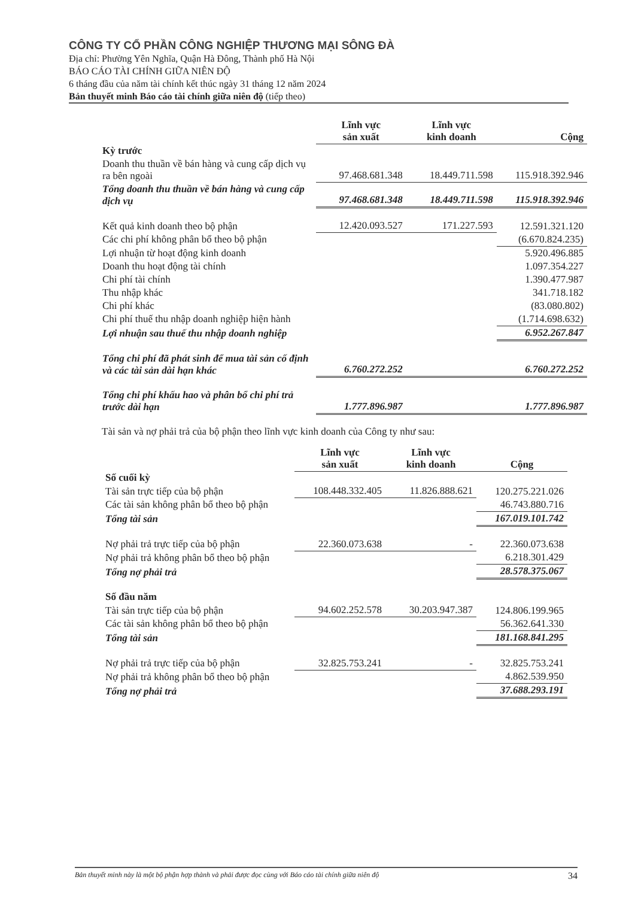CÔNG TY CỔ PHẦN CÔNG NGHIỆP THƯƠNG MẠI SÔNG ĐÀ
Địa chỉ: Phường Yên Nghĩa, Quận Hà Đông, Thành phố Hà Nội
BÁO CÁO TÀI CHÍNH GIỮA NIÊN ĐỘ
6 tháng đầu của năm tài chính kết thúc ngày 31 tháng 12 năm 2024
Bản thuyết minh Báo cáo tài chính giữa niên độ (tiếp theo)
| | Lĩnh vực sản xuất | Lĩnh vực kinh doanh | Cộng |
| Kỳ trước | | | |
| Doanh thu thuần về bán hàng và cung cấp dịch vụ ra bên ngoài | 97.468.681.348 | 18.449.711.598 | 115.918.392.946 |
| Tổng doanh thu thuần về bán hàng và cung cấp dịch vụ | 97.468.681.348 | 18.449.711.598 | 115.918.392.946 |
| Kết quả kinh doanh theo bộ phận | 12.420.093.527 | 171.227.593 | 12.591.321.120 |
| Các chi phí không phân bổ theo bộ phận | | | (6.670.824.235) |
| Lợi nhuận từ hoạt động kinh doanh | | | 5.920.496.885 |
| Doanh thu hoạt động tài chính | | | 1.097.354.227 |
| Chi phí tài chính | | | 1.390.477.987 |
| Thu nhập khác | | | 341.718.182 |
| Chi phí khác | | | (83.080.802) |
| Chi phí thuế thu nhập doanh nghiệp hiện hành | | | (1.714.698.632) |
| Lợi nhuận sau thuế thu nhập doanh nghiệp | | | 6.952.267.847 |
| Tổng chi phí đã phát sinh để mua tài sản cố định và các tài sản dài hạn khác | 6.760.272.252 | | 6.760.272.252 |
| Tổng chi phí khấu hao và phân bổ chi phí trả trước dài hạn | 1.777.896.987 | | 1.777.896.987 |
Tài sản và nợ phải trả của bộ phận theo lĩnh vực kinh doanh của Công ty như sau:
| | Lĩnh vực sản xuất | Lĩnh vực kinh doanh | Cộng |
| Số cuối kỳ | | | |
| Tài sản trực tiếp của bộ phận | 108.448.332.405 | 11.826.888.621 | 120.275.221.026 |
| Các tài sản không phân bổ theo bộ phận | | | 46.743.880.716 |
| Tổng tài sản | | | 167.019.101.742 |
| Nợ phải trả trực tiếp của bộ phận | 22.360.073.638 | - | 22.360.073.638 |
| Nợ phải trả không phân bổ theo bộ phận | | | 6.218.301.429 |
| Tổng nợ phải trả | | | 28.578.375.067 |
| Số đầu năm | | | |
| Tài sản trực tiếp của bộ phận | 94.602.252.578 | 30.203.947.387 | 124.806.199.965 |
| Các tài sản không phân bổ theo bộ phận | | | 56.362.641.330 |
| Tổng tài sản | | | 181.168.841.295 |
| Nợ phải trả trực tiếp của bộ phận | 32.825.753.241 | - | 32.825.753.241 |
| Nợ phải trả không phân bổ theo bộ phận | | | 4.862.539.950 |
| Tổng nợ phải trả | | | 37.688.293.191 |
Bản thuyết minh này là một bộ phận hợp thành và phải được đọc cùng với Báo cáo tài chính giữa niên độ 34